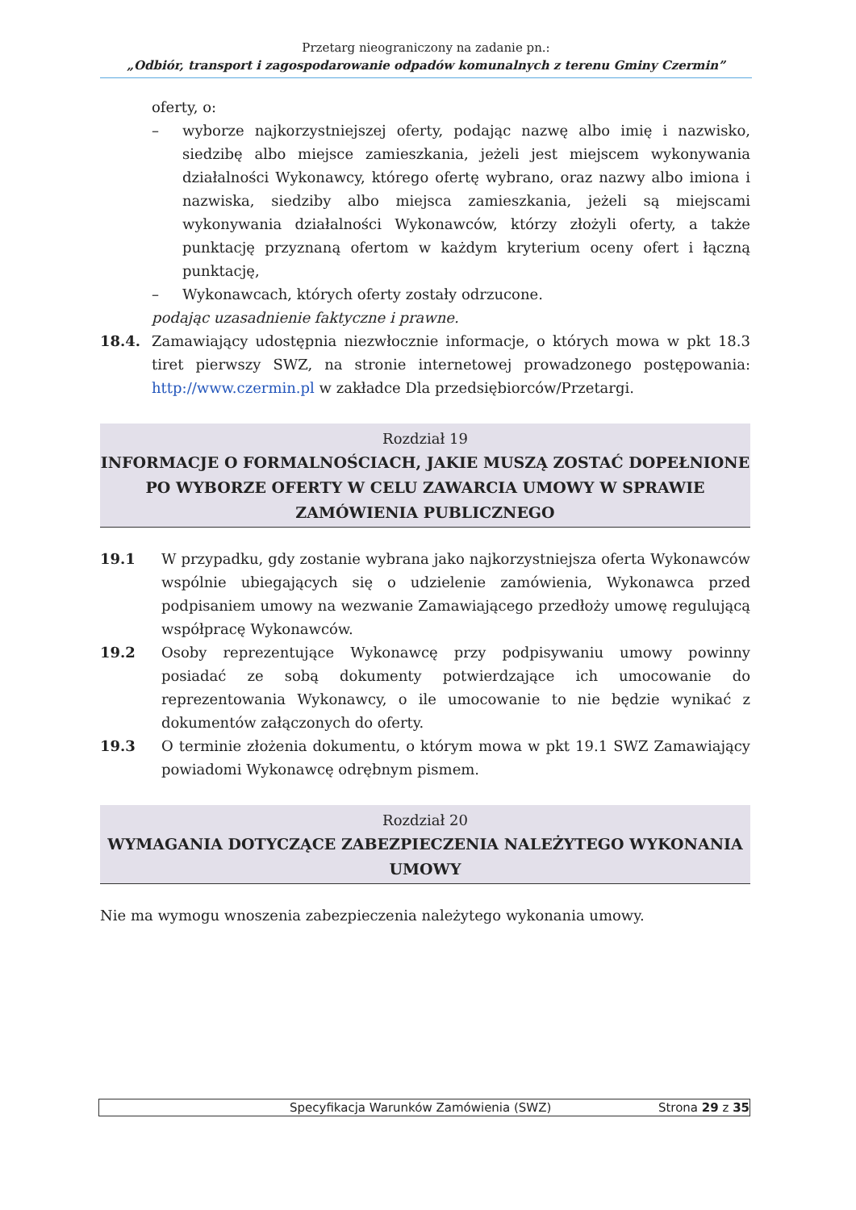Przetarg nieograniczony na zadanie pn.:
„Odbiór, transport i zagospodarowanie odpadów komunalnych z terenu Gminy Czermin”
oferty, o:
– wyborze najkorzystniejszej oferty, podając nazwę albo imię i nazwisko, siedzibę albo miejsce zamieszkania, jeżeli jest miejscem wykonywania działalności Wykonawcy, którego ofertę wybrano, oraz nazwy albo imiona i nazwiska, siedziby albo miejsca zamieszkania, jeżeli są miejscami wykonywania działalności Wykonawców, którzy złożyli oferty, a także punktację przyznaną ofertom w każdym kryterium oceny ofert i łączną punktację,
– Wykonawcach, których oferty zostały odrzucone.
podając uzasadnienie faktyczne i prawne.
18.4. Zamawiający udostępnia niezwłocznie informacje, o których mowa w pkt 18.3 tiret pierwszy SWZ, na stronie internetowej prowadzonego postępowania: http://www.czermin.pl w zakładce Dla przedsiębiorców/Przetargi.
Rozdział 19
INFORMACJE O FORMALNOŚCIACH, JAKIE MUSZĄ ZOSTAĆ DOPEŁNIONE PO WYBORZE OFERTY W CELU ZAWARCIA UMOWY W SPRAWIE ZAMÓWIENIA PUBLICZNEGO
19.1 W przypadku, gdy zostanie wybrana jako najkorzystniejsza oferta Wykonawców wspólnie ubiegających się o udzielenie zamówienia, Wykonawca przed podpisaniem umowy na wezwanie Zamawiającego przedłoży umowę regulującą współpracę Wykonawców.
19.2 Osoby reprezentujące Wykonawcę przy podpisywaniu umowy powinny posiadać ze sobą dokumenty potwierdzające ich umocowanie do reprezentowania Wykonawcy, o ile umocowanie to nie będzie wynikać z dokumentów załączonych do oferty.
19.3 O terminie złożenia dokumentu, o którym mowa w pkt 19.1 SWZ Zamawiający powiadomi Wykonawcę odrębnym pismem.
Rozdział 20
WYMAGANIA DOTYCZĄCE ZABEZPIECZENIA NALEŻYTEGO WYKONANIA UMOWY
Nie ma wymogu wnoszenia zabezpieczenia należytego wykonania umowy.
Specyfikacja Warunków Zamówienia (SWZ) Strona 29 z 35